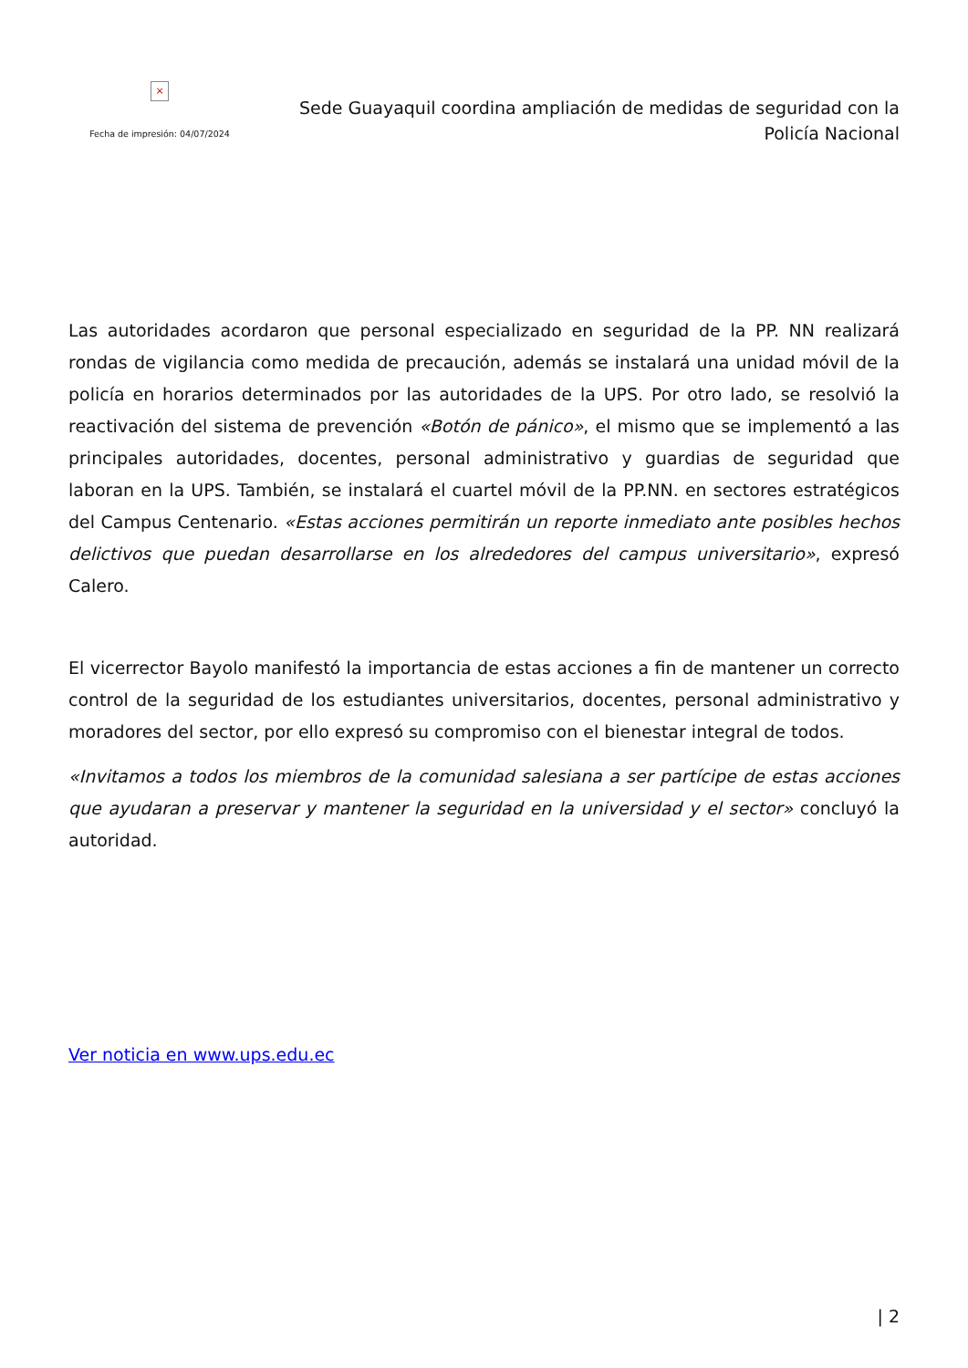×
Fecha de impresión: 04/07/2024
Sede Guayaquil coordina ampliación de medidas de seguridad con la Policía Nacional
Las autoridades acordaron que personal especializado en seguridad de la PP. NN realizará rondas de vigilancia como medida de precaución, además se instalará una unidad móvil de la policía en horarios determinados por las autoridades de la UPS. Por otro lado, se resolvió la reactivación del sistema de prevención «Botón de pánico», el mismo que se implementó a las principales autoridades, docentes, personal administrativo y guardias de seguridad que laboran en la UPS. También, se instalará el cuartel móvil de la PP.NN. en sectores estratégicos del Campus Centenario. «Estas acciones permitirán un reporte inmediato ante posibles hechos delictivos que puedan desarrollarse en los alrededores del campus universitario», expresó Calero.
El vicerrector Bayolo manifestó la importancia de estas acciones a fin de mantener un correcto control de la seguridad de los estudiantes universitarios, docentes, personal administrativo y moradores del sector, por ello expresó su compromiso con el bienestar integral de todos.
«Invitamos a todos los miembros de la comunidad salesiana a ser partícipe de estas acciones que ayudaran a preservar y mantener la seguridad en la universidad y el sector» concluyó la autoridad.
Ver noticia en www.ups.edu.ec
| 2